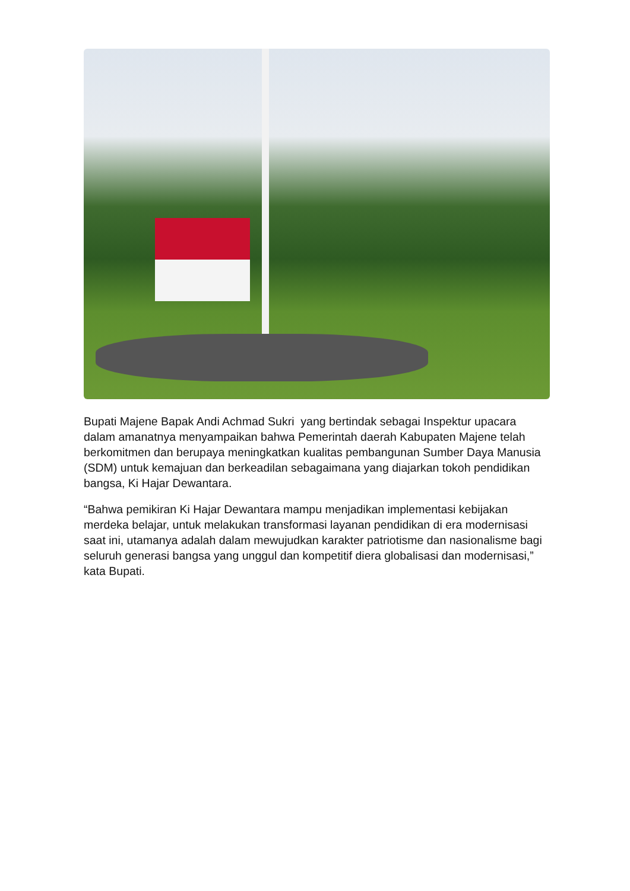Bupati Majene Bapak Andi Achmad Sukri yang bertindak sebagai Inspektur upacara dalam amanatnya menyampaikan bahwa Pemerintah daerah Kabupaten Majene telah berkomitmen dan berupaya meningkatkan kualitas pembangunan Sumber Daya Manusia (SDM) untuk kemajuan dan berkeadilan sebagaimana yang diajarkan tokoh pendidikan bangsa, Ki Hajar Dewantara.
“Bahwa pemikiran Ki Hajar Dewantara mampu menjadikan implementasi kebijakan merdeka belajar, untuk melakukan transformasi layanan pendidikan di era modernisasi saat ini, utamanya adalah dalam mewujudkan karakter patriotisme dan nasionalisme bagi seluruh generasi bangsa yang unggul dan kompetitif diera globalisasi dan modernisasi,” kata Bupati.